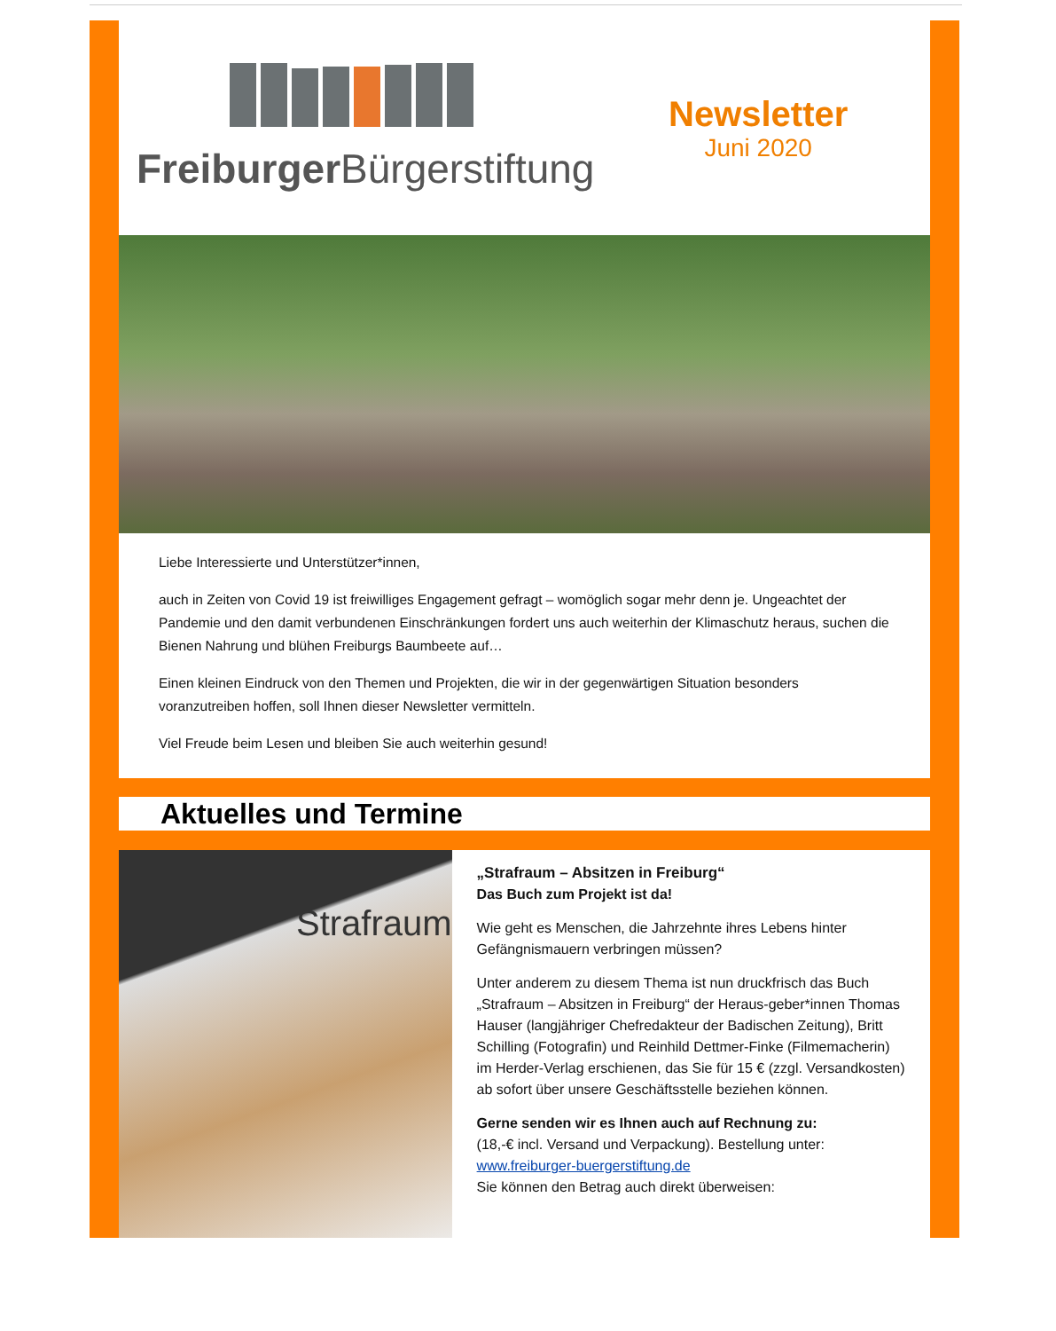Freiburger Bürgerstiftung
Newsletter
Juni 2020
Liebe Interessierte und Unterstützer*innen,
auch in Zeiten von Covid 19 ist freiwilliges Engagement gefragt – womöglich sogar mehr denn je. Ungeachtet der Pandemie und den damit verbundenen Einschränkungen fordert uns auch weiterhin der Klimaschutz heraus, suchen die Bienen Nahrung und blühen Freiburgs Baumbeete auf…
Einen kleinen Eindruck von den Themen und Projekten, die wir in der gegenwärtigen Situation besonders voranzutreiben hoffen, soll Ihnen dieser Newsletter vermitteln.
Viel Freude beim Lesen und bleiben Sie auch weiterhin gesund!
Aktuelles und Termine
Strafraum
„Strafraum – Absitzen in Freiburg“
Das Buch zum Projekt ist da!
Wie geht es Menschen, die Jahrzehnte ihres Lebens hinter Gefängnismauern verbringen müssen?
Unter anderem zu diesem Thema ist nun druckfrisch das Buch „Strafraum – Absitzen in Freiburg“ der Heraus-geber*innen Thomas Hauser (langjähriger Chefredakteur der Badischen Zeitung), Britt Schilling (Fotografin) und Reinhild Dettmer-Finke (Filmemacherin) im Herder-Verlag erschienen, das Sie für 15 € (zzgl. Versandkosten) ab sofort über unsere Geschäftsstelle beziehen können.
Gerne senden wir es Ihnen auch auf Rechnung zu:
(18,-€ incl. Versand und Verpackung). Bestellung unter:
www.freiburger-buergerstiftung.de
Sie können den Betrag auch direkt überweisen: